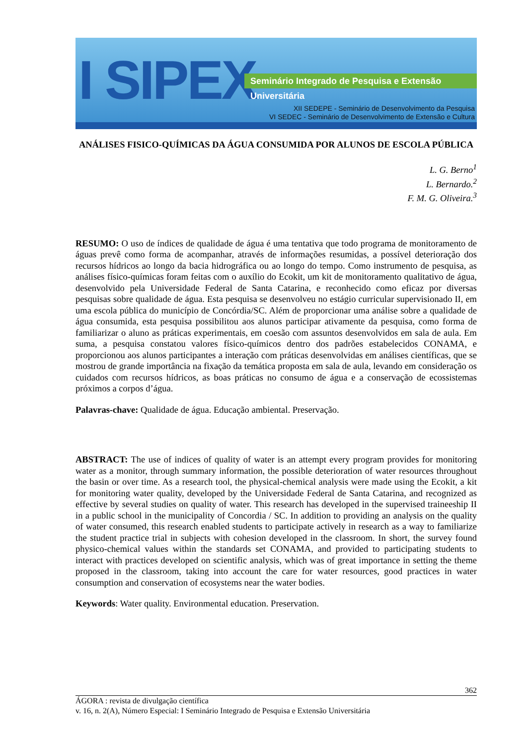I SIPEX
Seminário Integrado de Pesquisa e Extensão Universitária
XII SEDEPE - Seminário de Desenvolvimento da Pesquisa
VI SEDEC - Seminário de Desenvolvimento de Extensão e Cultura
ANÁLISES FISICO-QUÍMICAS DA ÁGUA CONSUMIDA POR ALUNOS DE ESCOLA PÚBLICA
L. G. Berno<sup>1</sup>
L. Bernardo.<sup>2</sup>
F. M. G. Oliveira.<sup>3</sup>
RESUMO: O uso de índices de qualidade de água é uma tentativa que todo programa de monitoramento de águas prevê como forma de acompanhar, através de informações resumidas, a possível deterioração dos recursos hídricos ao longo da bacia hidrográfica ou ao longo do tempo. Como instrumento de pesquisa, as análises físico-químicas foram feitas com o auxílio do Ecokit, um kit de monitoramento qualitativo de água, desenvolvido pela Universidade Federal de Santa Catarina, e reconhecido como eficaz por diversas pesquisas sobre qualidade de água. Esta pesquisa se desenvolveu no estágio curricular supervisionado II, em uma escola pública do município de Concórdia/SC. Além de proporcionar uma análise sobre a qualidade de água consumida, esta pesquisa possibilitou aos alunos participar ativamente da pesquisa, como forma de familiarizar o aluno as práticas experimentais, em coesão com assuntos desenvolvidos em sala de aula. Em suma, a pesquisa constatou valores físico-químicos dentro dos padrões estabelecidos CONAMA, e proporcionou aos alunos participantes a interação com práticas desenvolvidas em análises científicas, que se mostrou de grande importância na fixação da temática proposta em sala de aula, levando em consideração os cuidados com recursos hídricos, as boas práticas no consumo de água e a conservação de ecossistemas próximos a corpos d’água.
Palavras-chave: Qualidade de água. Educação ambiental. Preservação.
ABSTRACT: The use of indices of quality of water is an attempt every program provides for monitoring water as a monitor, through summary information, the possible deterioration of water resources throughout the basin or over time. As a research tool, the physical-chemical analysis were made using the Ecokit, a kit for monitoring water quality, developed by the Universidade Federal de Santa Catarina, and recognized as effective by several studies on quality of water. This research has developed in the supervised traineeship II in a public school in the municipality of Concordia / SC. In addition to providing an analysis on the quality of water consumed, this research enabled students to participate actively in research as a way to familiarize the student practice trial in subjects with cohesion developed in the classroom. In short, the survey found physico-chemical values within the standards set CONAMA, and provided to participating students to interact with practices developed on scientific analysis, which was of great importance in setting the theme proposed in the classroom, taking into account the care for water resources, good practices in water consumption and conservation of ecosystems near the water bodies.
Keywords: Water quality. Environmental education. Preservation.
362
ÁGORA : revista de divulgação científica
v. 16, n. 2(A), Número Especial: I Seminário Integrado de Pesquisa e Extensão Universitária